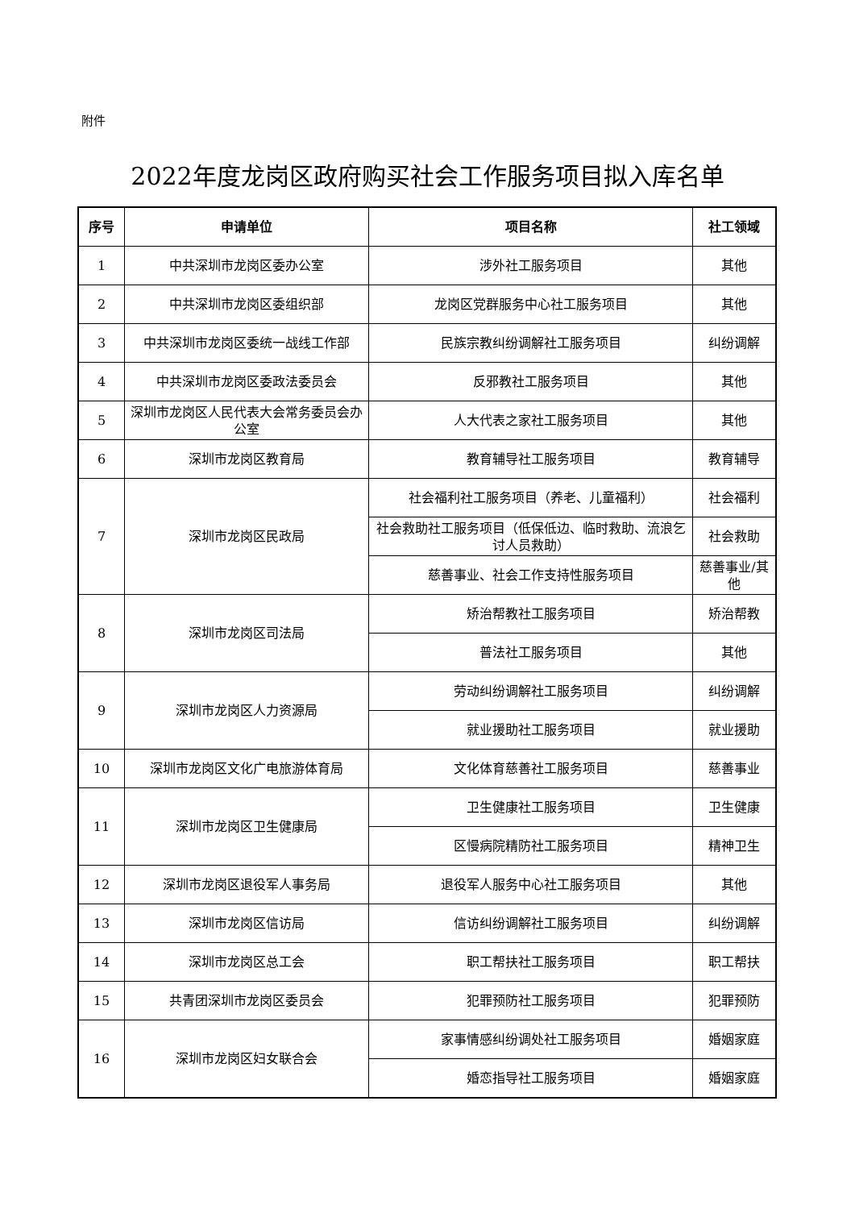附件
2022年度龙岗区政府购买社会工作服务项目拟入库名单
| 序号 | 申请单位 | 项目名称 | 社工领域 |
| --- | --- | --- | --- |
| 1 | 中共深圳市龙岗区委办公室 | 涉外社工服务项目 | 其他 |
| 2 | 中共深圳市龙岗区委组织部 | 龙岗区党群服务中心社工服务项目 | 其他 |
| 3 | 中共深圳市龙岗区委统一战线工作部 | 民族宗教纠纷调解社工服务项目 | 纠纷调解 |
| 4 | 中共深圳市龙岗区委政法委员会 | 反邪教社工服务项目 | 其他 |
| 5 | 深圳市龙岗区人民代表大会常务委员会办公室 | 人大代表之家社工服务项目 | 其他 |
| 6 | 深圳市龙岗区教育局 | 教育辅导社工服务项目 | 教育辅导 |
| 7 | 深圳市龙岗区民政局 | 社会福利社工服务项目（养老、儿童福利） | 社会福利 |
| | | 社会救助社工服务项目（低保低边、临时救助、流浪乞讨人员救助） | 社会救助 |
| | | 慈善事业、社会工作支持性服务项目 | 慈善事业/其他 |
| 8 | 深圳市龙岗区司法局 | 矫治帮教社工服务项目 | 矫治帮教 |
| | | 普法社工服务项目 | 其他 |
| 9 | 深圳市龙岗区人力资源局 | 劳动纠纷调解社工服务项目 | 纠纷调解 |
| | | 就业援助社工服务项目 | 就业援助 |
| 10 | 深圳市龙岗区文化广电旅游体育局 | 文化体育慈善社工服务项目 | 慈善事业 |
| 11 | 深圳市龙岗区卫生健康局 | 卫生健康社工服务项目 | 卫生健康 |
| | | 区慢病院精防社工服务项目 | 精神卫生 |
| 12 | 深圳市龙岗区退役军人事务局 | 退役军人服务中心社工服务项目 | 其他 |
| 13 | 深圳市龙岗区信访局 | 信访纠纷调解社工服务项目 | 纠纷调解 |
| 14 | 深圳市龙岗区总工会 | 职工帮扶社工服务项目 | 职工帮扶 |
| 15 | 共青团深圳市龙岗区委员会 | 犯罪预防社工服务项目 | 犯罪预防 |
| 16 | 深圳市龙岗区妇女联合会 | 家事情感纠纷调处社工服务项目 | 婚姻家庭 |
| | | 婚恋指导社工服务项目 | 婚姻家庭 |